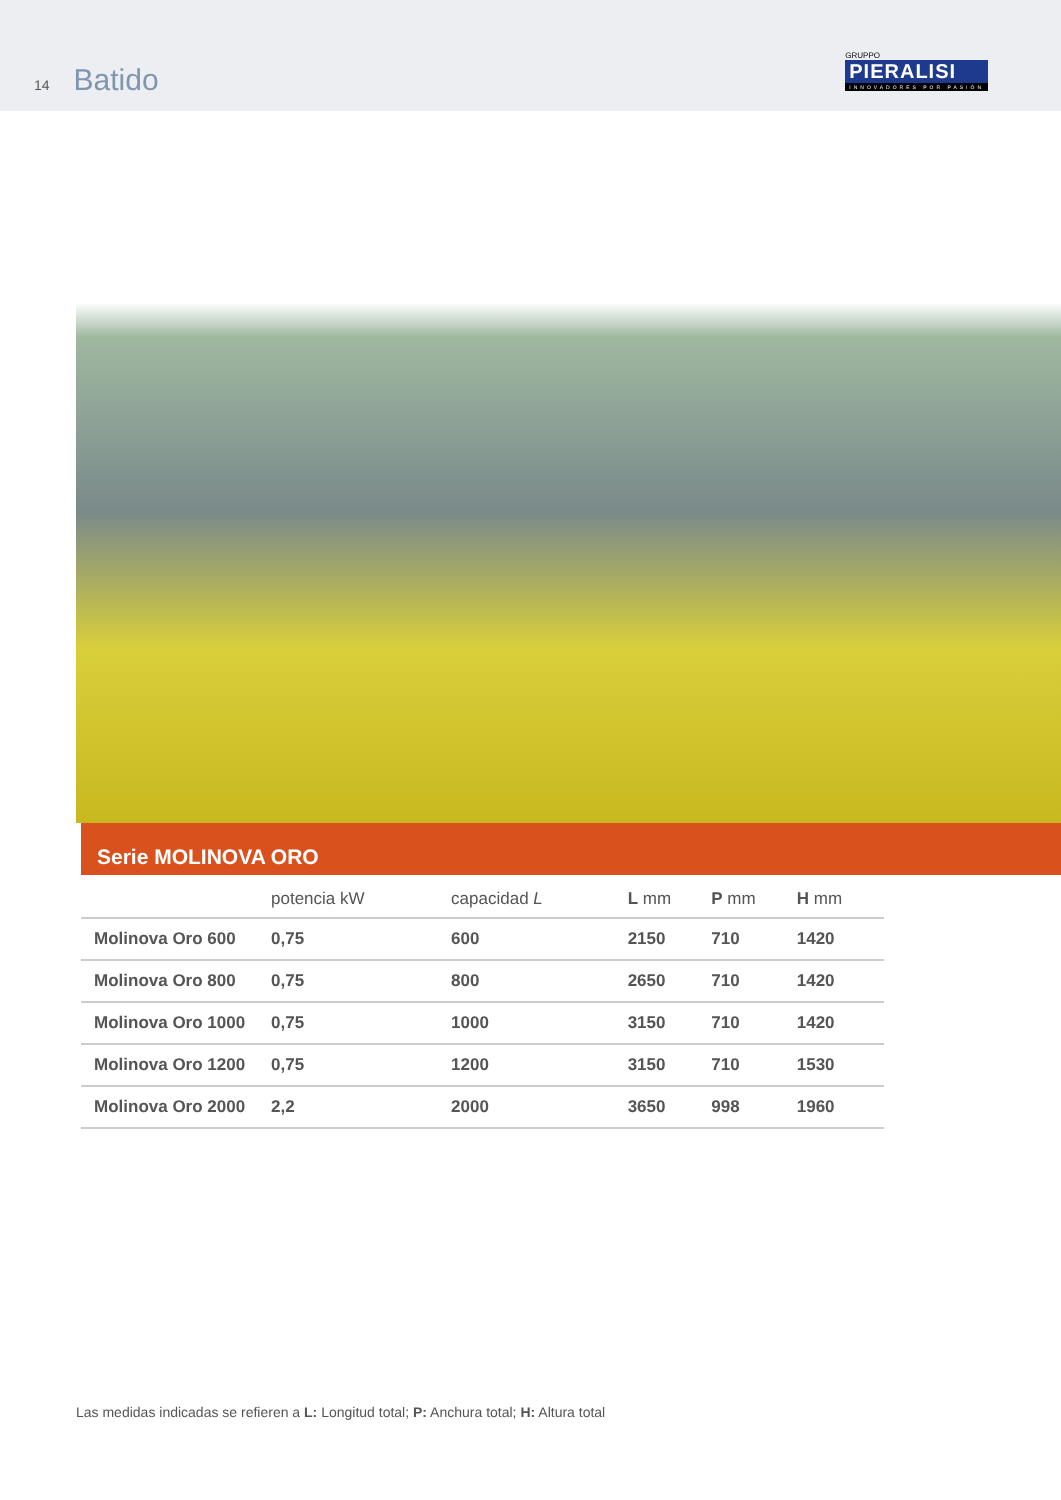14 Batido
GRUPPO
PIERALISI
INNOVADORES POR PASIÓN
Serie MOLINOVA ORO
| | potencia kW | capacidad L | L mm | P mm | H mm |
| --- | --- | --- | --- | --- | --- |
| Molinova Oro 600 | 0,75 | 600 | 2150 | 710 | 1420 |
| Molinova Oro 800 | 0,75 | 800 | 2650 | 710 | 1420 |
| Molinova Oro 1000 | 0,75 | 1000 | 3150 | 710 | 1420 |
| Molinova Oro 1200 | 0,75 | 1200 | 3150 | 710 | 1530 |
| Molinova Oro 2000 | 2,2 | 2000 | 3650 | 998 | 1960 |
Las medidas indicadas se refieren a L: Longitud total; P: Anchura total; H: Altura total